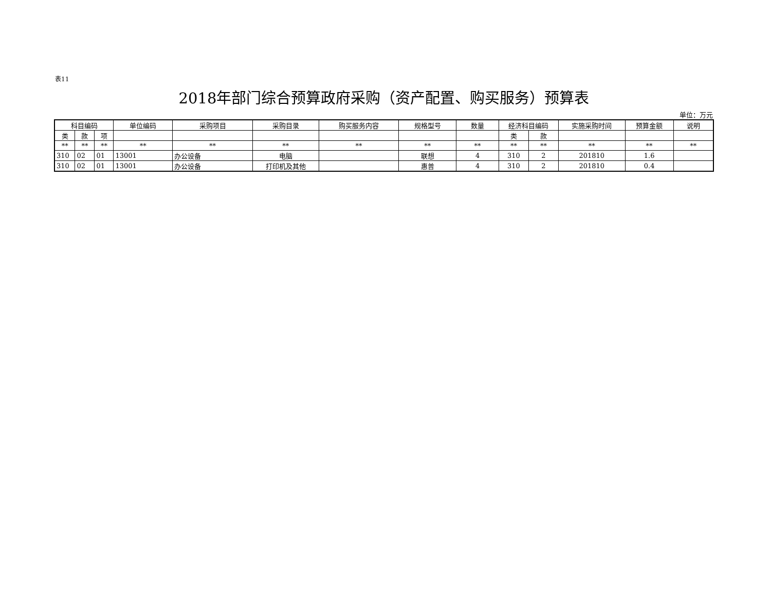表11
2018年部门综合预算政府采购（资产配置、购买服务）预算表
单位：万元
| 科目编码 | | | 单位编码 | 采购项目 | 采购目录 | 购买服务内容 | 规格型号 | 数量 | 经济科目编码 | | 实施采购时间 | 预算金额 | 说明 |
| --- | --- | --- | --- | --- | --- | --- | --- | --- | --- | --- | --- | --- | --- |
| 类 | 款 | 项 | | | | | | | 类 | 款 | | | |
| ** | ** | ** | ** | ** | ** | ** | ** | ** | ** | ** | ** | ** | ** |
| 310 | 02 | 01 | 13001 | 办公设备 | 电脑 | | 联想 | 4 | 310 | 2 | 201810 | 1.6 | |
| 310 | 02 | 01 | 13001 | 办公设备 | 打印机及其他 | | 惠普 | 4 | 310 | 2 | 201810 | 0.4 | |